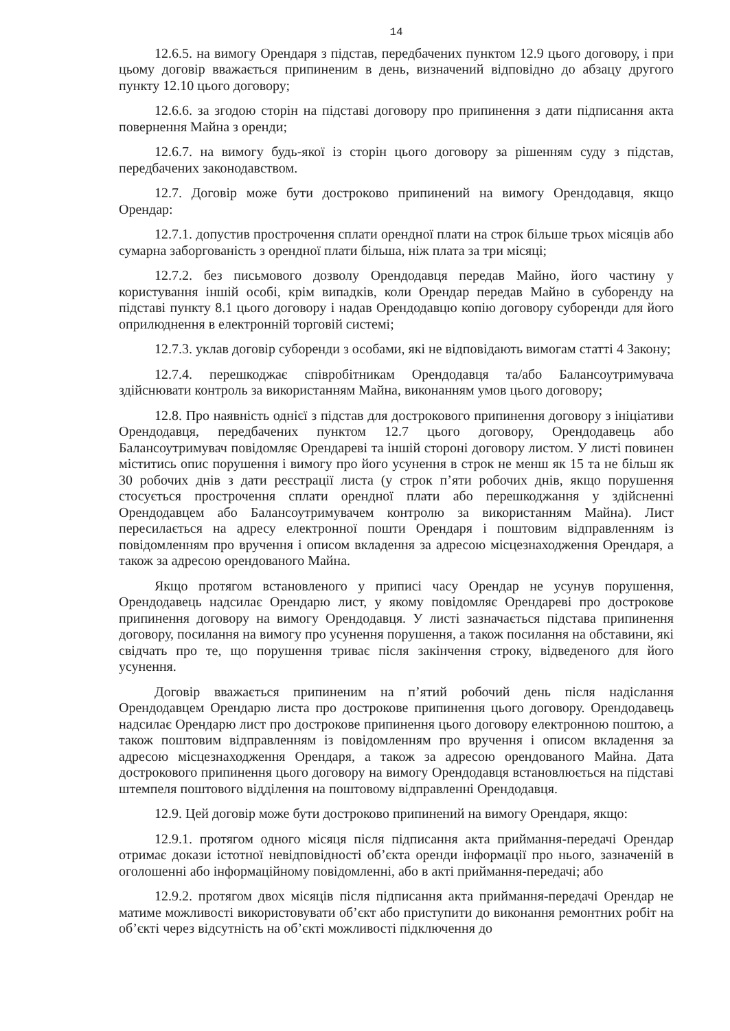14
12.6.5. на вимогу Орендаря з підстав, передбачених пунктом 12.9 цього договору, і при цьому договір вважається припиненим в день, визначений відповідно до абзацу другого пункту 12.10 цього договору;
12.6.6. за згодою сторін на підставі договору про припинення з дати підписання акта повернення Майна з оренди;
12.6.7. на вимогу будь-якої із сторін цього договору за рішенням суду з підстав, передбачених законодавством.
12.7. Договір може бути достроково припинений на вимогу Орендодавця, якщо Орендар:
12.7.1. допустив прострочення сплати орендної плати на строк більше трьох місяців або сумарна заборгованість з орендної плати більша, ніж плата за три місяці;
12.7.2. без письмового дозволу Орендодавця передав Майно, його частину у користування іншій особі, крім випадків, коли Орендар передав Майно в суборенду на підставі пункту 8.1 цього договору і надав Орендодавцю копію договору суборенди для його оприлюднення в електронній торговій системі;
12.7.3. уклав договір суборенди з особами, які не відповідають вимогам статті 4 Закону;
12.7.4. перешкоджає співробітникам Орендодавця та/або Балансоутримувача здійснювати контроль за використанням Майна, виконанням умов цього договору;
12.8. Про наявність однієї з підстав для дострокового припинення договору з ініціативи Орендодавця, передбачених пунктом 12.7 цього договору, Орендодавець або Балансоутримувач повідомляє Орендареві та іншій стороні договору листом. У листі повинен міститись опис порушення і вимогу про його усунення в строк не менш як 15 та не більш як 30 робочих днів з дати реєстрації листа (у строк п’яти робочих днів, якщо порушення стосується прострочення сплати орендної плати або перешкоджання у здійсненні Орендодавцем або Балансоутримувачем контролю за використанням Майна). Лист пересилається на адресу електронної пошти Орендаря і поштовим відправленням із повідомленням про вручення і описом вкладення за адресою місцезнаходження Орендаря, а також за адресою орендованого Майна.
Якщо протягом встановленого у приписі часу Орендар не усунув порушення, Орендодавець надсилає Орендарю лист, у якому повідомляє Орендареві про дострокове припинення договору на вимогу Орендодавця. У листі зазначається підстава припинення договору, посилання на вимогу про усунення порушення, а також посилання на обставини, які свідчать про те, що порушення триває після закінчення строку, відведеного для його усунення.
Договір вважається припиненим на п’ятий робочий день після надіслання Орендодавцем Орендарю листа про дострокове припинення цього договору. Орендодавець надсилає Орендарю лист про дострокове припинення цього договору електронною поштою, а також поштовим відправленням із повідомленням про вручення і описом вкладення за адресою місцезнаходження Орендаря, а також за адресою орендованого Майна. Дата дострокового припинення цього договору на вимогу Орендодавця встановлюється на підставі штемпеля поштового відділення на поштовому відправленні Орендодавця.
12.9. Цей договір може бути достроково припинений на вимогу Орендаря, якщо:
12.9.1. протягом одного місяця після підписання акта приймання-передачі Орендар отримає докази істотної невідповідності об’єкта оренди інформації про нього, зазначеній в оголошенні або інформаційному повідомленні, або в акті приймання-передачі; або
12.9.2. протягом двох місяців після підписання акта приймання-передачі Орендар не матиме можливості використовувати об’єкт або приступити до виконання ремонтних робіт на об’єкті через відсутність на об’єкті можливості підключення до